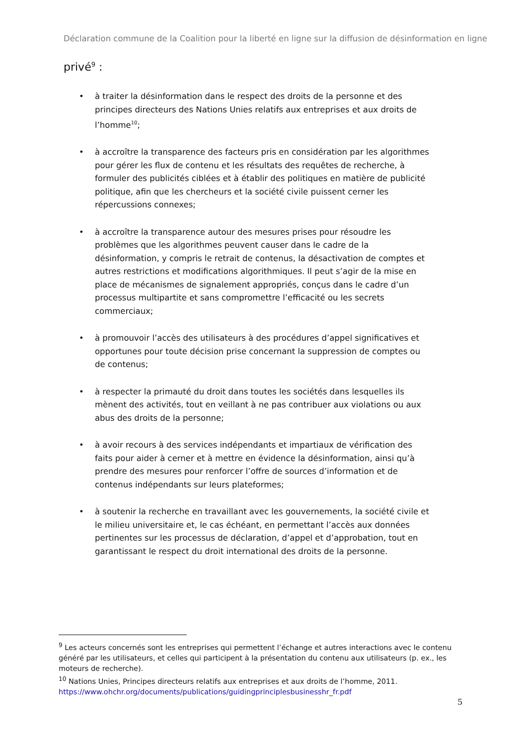Déclaration commune de la Coalition pour la liberté en ligne sur la diffusion de désinformation en ligne
privé<sup>9</sup> :
• à traiter la désinformation dans le respect des droits de la personne et des principes directeurs des Nations Unies relatifs aux entreprises et aux droits de l’homme<sup>10</sup>;
• à accroître la transparence des facteurs pris en considération par les algorithmes pour gérer les flux de contenu et les résultats des requêtes de recherche, à formuler des publicités ciblées et à établir des politiques en matière de publicité politique, afin que les chercheurs et la société civile puissent cerner les répercussions connexes;
• à accroître la transparence autour des mesures prises pour résoudre les problèmes que les algorithmes peuvent causer dans le cadre de la désinformation, y compris le retrait de contenus, la désactivation de comptes et autres restrictions et modifications algorithmiques. Il peut s’agir de la mise en place de mécanismes de signalement appropriés, conçus dans le cadre d’un processus multipartite et sans compromettre l’efficacité ou les secrets commerciaux;
• à promouvoir l’accès des utilisateurs à des procédures d’appel significatives et opportunes pour toute décision prise concernant la suppression de comptes ou de contenus;
• à respecter la primauté du droit dans toutes les sociétés dans lesquelles ils mènent des activités, tout en veillant à ne pas contribuer aux violations ou aux abus des droits de la personne;
• à avoir recours à des services indépendants et impartiaux de vérification des faits pour aider à cerner et à mettre en évidence la désinformation, ainsi qu’à prendre des mesures pour renforcer l’offre de sources d’information et de contenus indépendants sur leurs plateformes;
• à soutenir la recherche en travaillant avec les gouvernements, la société civile et le milieu universitaire et, le cas échéant, en permettant l’accès aux données pertinentes sur les processus de déclaration, d’appel et d’approbation, tout en garantissant le respect du droit international des droits de la personne.
<sup>9</sup> Les acteurs concernés sont les entreprises qui permettent l’échange et autres interactions avec le contenu généré par les utilisateurs, et celles qui participent à la présentation du contenu aux utilisateurs (p. ex., les moteurs de recherche).
<sup>10</sup> Nations Unies, Principes directeurs relatifs aux entreprises et aux droits de l’homme, 2011. https://www.ohchr.org/documents/publications/guidingprinciplesbusinesshr_fr.pdf
5